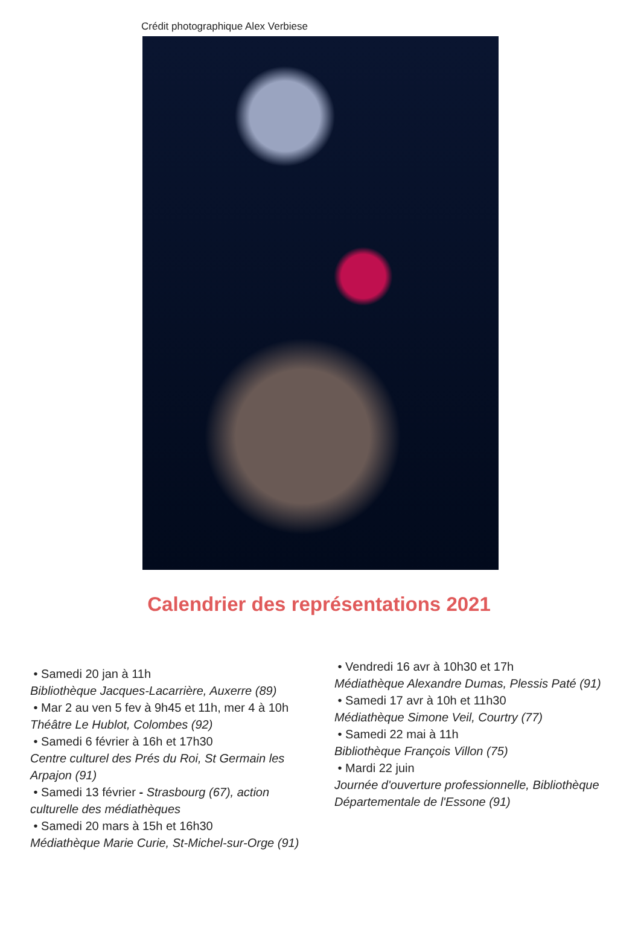Crédit photographique Alex Verbiese
Calendrier des représentations 2021
• Samedi 20 jan à 11h
Bibliothèque Jacques-Lacarrière, Auxerre (89)
• Mar 2 au ven 5 fev à 9h45 et 11h, mer 4 à 10h
Théâtre Le Hublot, Colombes (92)
• Samedi 6 février à 16h et 17h30
Centre culturel des Prés du Roi, St Germain les Arpajon (91)
• Samedi 13 février - Strasbourg (67), action culturelle des médiathèques
• Samedi 20 mars à 15h et 16h30
Médiathèque Marie Curie, St-Michel-sur-Orge (91)
• Vendredi 16 avr à 10h30 et 17h
Médiathèque Alexandre Dumas, Plessis Paté (91)
• Samedi 17 avr à 10h et 11h30
Médiathèque Simone Veil, Courtry (77)
• Samedi 22 mai à 11h
Bibliothèque François Villon (75)
• Mardi 22 juin
Journée d'ouverture professionnelle, Bibliothèque Départementale de l'Essone (91)